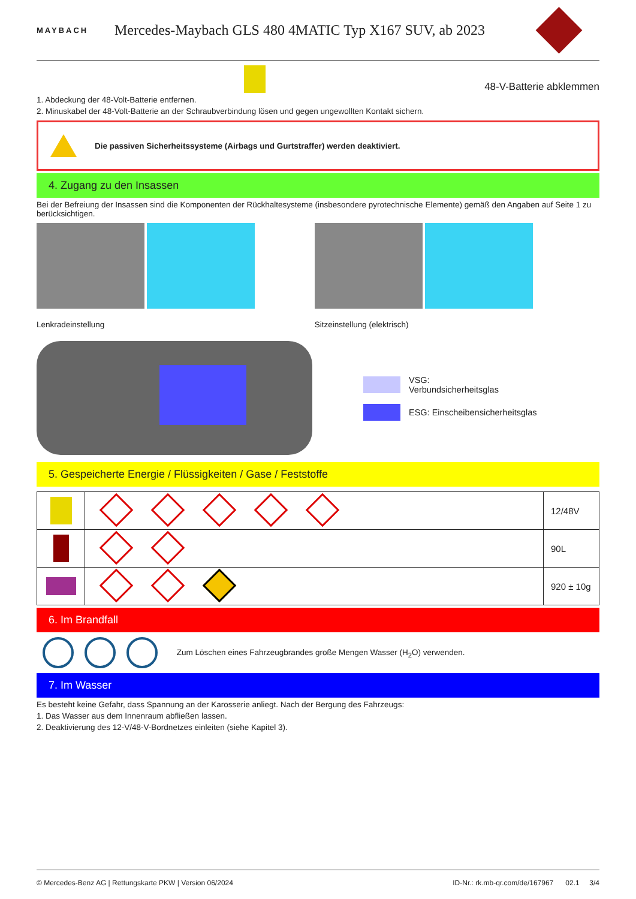MAYBACH
Mercedes-Maybach GLS 480 4MATIC Typ X167 SUV, ab 2023
48-V-Batterie abklemmen
1. Abdeckung der 48-Volt-Batterie entfernen.
2. Minuskabel der 48-Volt-Batterie an der Schraubverbindung lösen und gegen ungewollten Kontakt sichern.
Die passiven Sicherheitssysteme (Airbags und Gurtstraffer) werden deaktiviert.
4. Zugang zu den Insassen
Bei der Befreiung der Insassen sind die Komponenten der Rückhaltesysteme (insbesondere pyrotechnische Elemente) gemäß den Angaben auf Seite 1 zu berücksichtigen.
Lenkradeinstellung Sitzeinstellung (elektrisch)
VSG:
Verbundsicherheitsglas
ESG: Einscheibensicherheitsglas
5. Gespeicherte Energie / Flüssigkeiten / Gase / Feststoffe
| | | 12/48V |
| | | 90L |
| | | 920 ± 10g |
6. Im Brandfall
Zum Löschen eines Fahrzeugbrandes große Mengen Wasser (H<sub>2</sub>O) verwenden.
7. Im Wasser
Es besteht keine Gefahr, dass Spannung an der Karosserie anliegt. Nach der Bergung des Fahrzeugs:
1. Das Wasser aus dem Innenraum abfließen lassen.
2. Deaktivierung des 12-V/48-V-Bordnetzes einleiten (siehe Kapitel 3).
© Mercedes-Benz AG | Rettungskarte PKW | Version 06/2024 ID-Nr.: rk.mb-qr.com/de/167967 02.1 3/4